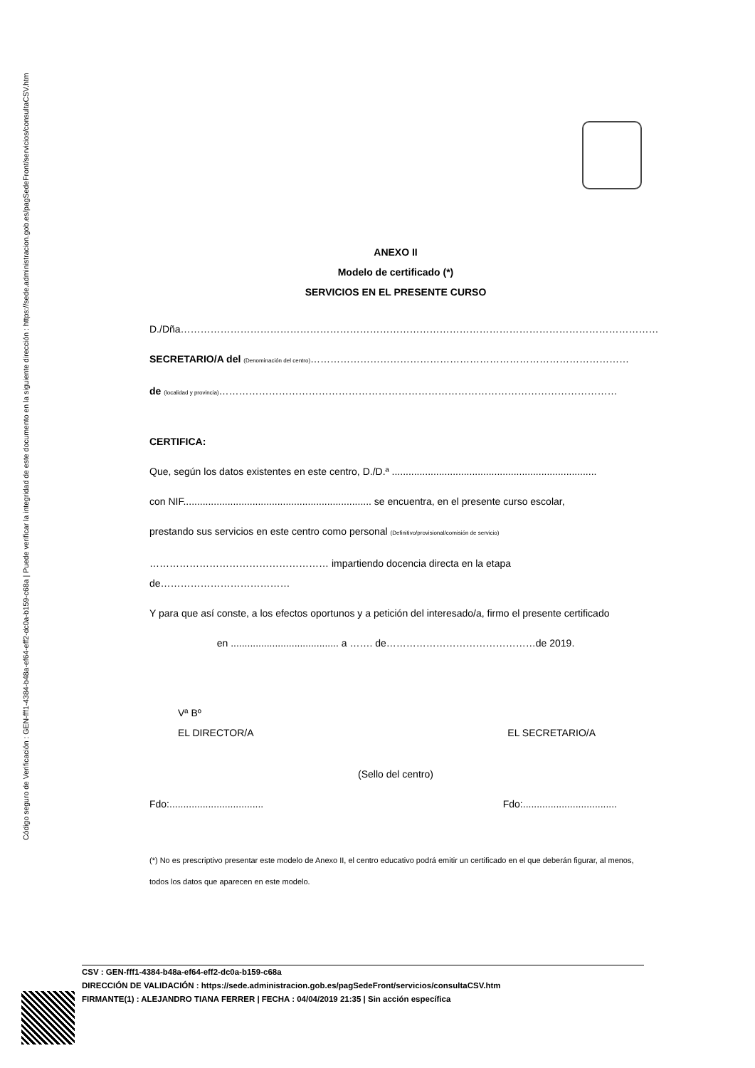Código seguro de Verificación : GEN-fff1-4384-b48a-ef64-eff2-dc0a-b159-c68a | Puede verificar la integridad de este documento en la siguiente dirección : https://sede.administracion.gob.es/pagSedeFront/servicios/consultaCSV.htm
ANEXO II
Modelo de certificado (*)
SERVICIOS EN EL PRESENTE CURSO
D./Dña………………………………………………………………………………………………………………………………
SECRETARIO/A del (Denominación del centro)……………………………………………………………………………………
de (localidad y provincia)…………………………………………………………………………………………………………
CERTIFICA:
Que, según los datos existentes en este centro, D./D.ª ..........................................................................
con NIF.................................................................... se encuentra, en el presente curso escolar,
prestando sus servicios en este centro como personal (Definitivo/provisional/comisión de servicio)
……………………………………………… impartiendo docencia directa en la etapa de…………………………………
Y para que así conste, a los efectos oportunos y a petición del interesado/a, firmo el presente certificado
en ....................................... a ……. de………………………………………de 2019.
Vª Bº
EL DIRECTOR/A EL SECRETARIO/A
(Sello del centro)
Fdo:.................................. Fdo:..................................
(*) No es prescriptivo presentar este modelo de Anexo II, el centro educativo podrá emitir un certificado en el que deberán figurar, al menos, todos los datos que aparecen en este modelo.
CSV : GEN-fff1-4384-b48a-ef64-eff2-dc0a-b159-c68a
DIRECCIÓN DE VALIDACIÓN : https://sede.administracion.gob.es/pagSedeFront/servicios/consultaCSV.htm
FIRMANTE(1) : ALEJANDRO TIANA FERRER | FECHA : 04/04/2019 21:35 | Sin acción específica